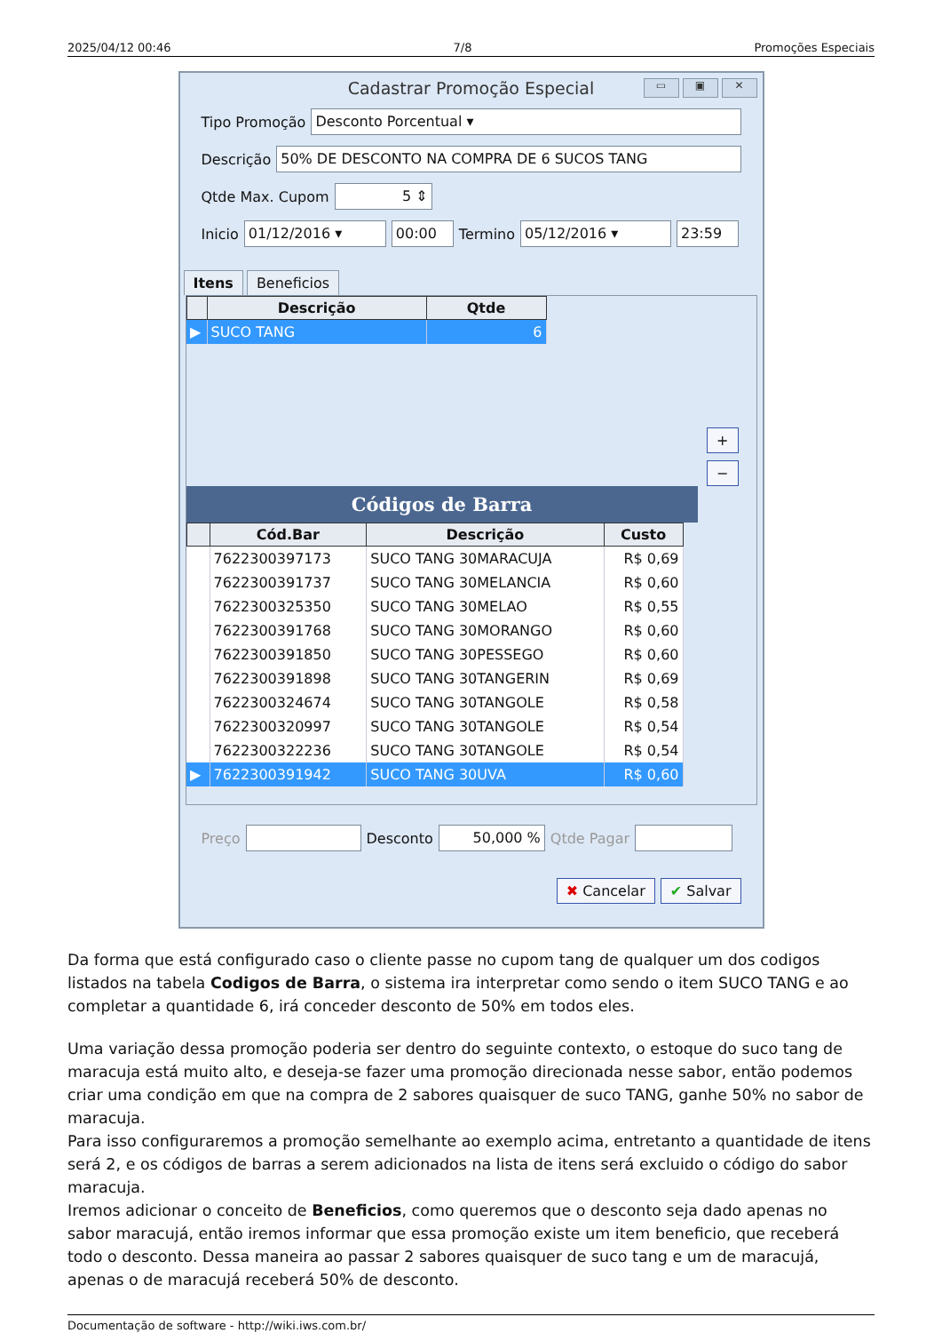2025/04/12 00:46 7/8 Promoções Especiais
Cadastrar Promoção Especial
▭ ▣ ✕
Tipo Promoção
Desconto Porcentual ▾
Descrição
50% DE DESCONTO NA COMPRA DE 6 SUCOS TANG
Qtde Max. Cupom
5 ⇕
Inicio
01/12/2016 ▾ 00:00
Termino
05/12/2016 ▾ 23:59
Itens Beneficios
| | Descrição | Qtde |
| --- | --- | --- |
| ▶ | SUCO TANG | 6 |
+
−
Códigos de Barra
| | Cód.Bar | Descrição | Custo |
| --- | --- | --- | --- |
| | 7622300397173 | SUCO TANG 30MARACUJA | R$ 0,69 |
| | 7622300391737 | SUCO TANG 30MELANCIA | R$ 0,60 |
| | 7622300325350 | SUCO TANG 30MELAO | R$ 0,55 |
| | 7622300391768 | SUCO TANG 30MORANGO | R$ 0,60 |
| | 7622300391850 | SUCO TANG 30PESSEGO | R$ 0,60 |
| | 7622300391898 | SUCO TANG 30TANGERIN | R$ 0,69 |
| | 7622300324674 | SUCO TANG 30TANGOLE | R$ 0,58 |
| | 7622300320997 | SUCO TANG 30TANGOLE | R$ 0,54 |
| | 7622300322236 | SUCO TANG 30TANGOLE | R$ 0,54 |
| ▶ | 7622300391942 | SUCO TANG 30UVA | R$ 0,60 |
Preço
Desconto
50,000 %
Qtde Pagar
✖ Cancelar ✔ Salvar
Da forma que está configurado caso o cliente passe no cupom tang de qualquer um dos codigos listados na tabela Codigos de Barra, o sistema ira interpretar como sendo o item SUCO TANG e ao completar a quantidade 6, irá conceder desconto de 50% em todos eles.
Uma variação dessa promoção poderia ser dentro do seguinte contexto, o estoque do suco tang de maracuja está muito alto, e deseja-se fazer uma promoção direcionada nesse sabor, então podemos criar uma condição em que na compra de 2 sabores quaisquer de suco TANG, ganhe 50% no sabor de maracuja.
Para isso configuraremos a promoção semelhante ao exemplo acima, entretanto a quantidade de itens será 2, e os códigos de barras a serem adicionados na lista de itens será excluido o código do sabor maracuja.
Iremos adicionar o conceito de Beneficios, como queremos que o desconto seja dado apenas no sabor maracujá, então iremos informar que essa promoção existe um item beneficio, que receberá todo o desconto. Dessa maneira ao passar 2 sabores quaisquer de suco tang e um de maracujá, apenas o de maracujá receberá 50% de desconto.
Documentação de software - http://wiki.iws.com.br/